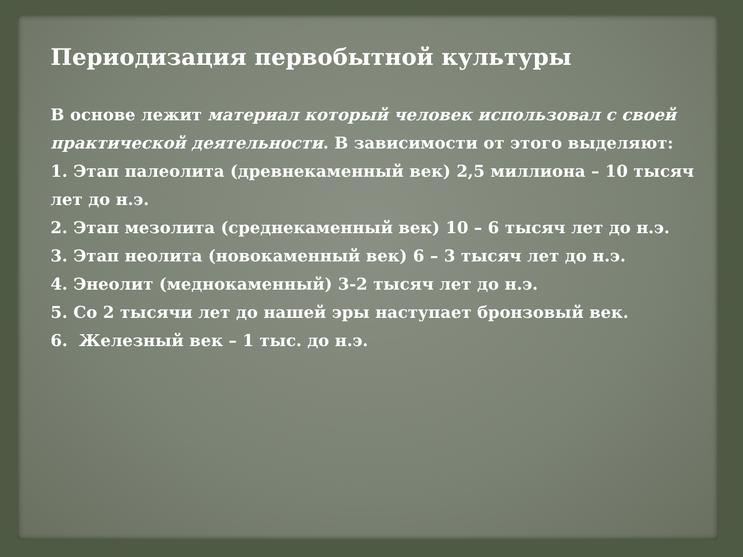Периодизация первобытной культуры
В основе лежит материал который человек использовал с своей практической деятельности. В зависимости от этого выделяют:
1. Этап палеолита (древнекаменный век) 2,5 миллиона – 10 тысяч лет до н.э.
2. Этап мезолита (среднекаменный век) 10 – 6 тысяч лет до н.э.
3. Этап неолита (новокаменный век) 6 – 3 тысяч лет до н.э.
4. Энеолит (меднокаменный) 3-2 тысяч лет до н.э.
5. Со 2 тысячи лет до нашей эры наступает бронзовый век.
6. Железный век – 1 тыс. до н.э.